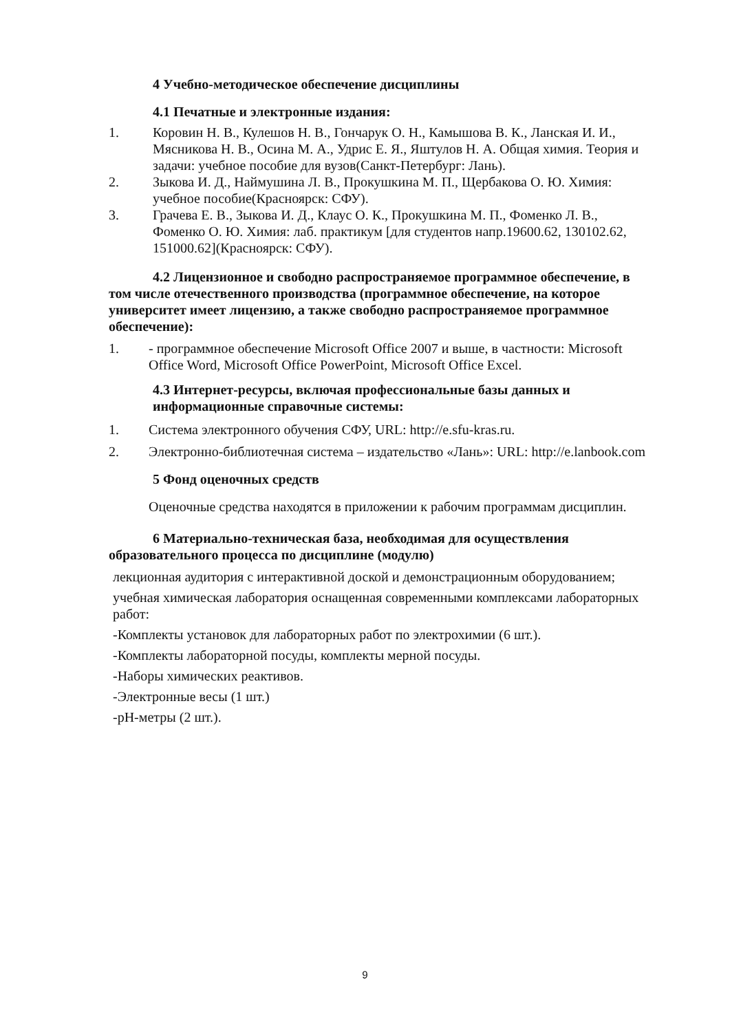4 Учебно-методическое обеспечение дисциплины
4.1 Печатные и электронные издания:
1. Коровин Н. В., Кулешов Н. В., Гончарук О. Н., Камышова В. К., Ланская И. И., Мясникова Н. В., Осина М. А., Удрис Е. Я., Яштулов Н. А. Общая химия. Теория и задачи: учебное пособие для вузов(Санкт-Петербург: Лань).
2. Зыкова И. Д., Наймушина Л. В., Прокушкина М. П., Щербакова О. Ю. Химия: учебное пособие(Красноярск: СФУ).
3. Грачева Е. В., Зыкова И. Д., Клаус О. К., Прокушкина М. П., Фоменко Л. В., Фоменко О. Ю. Химия: лаб. практикум [для студентов напр.19600.62, 130102.62, 151000.62](Красноярск: СФУ).
4.2 Лицензионное и свободно распространяемое программное обеспечение, в том числе отечественного производства (программное обеспечение, на которое университет имеет лицензию, а также свободно распространяемое программное обеспечение):
1. - программное обеспечение Microsoft Office 2007 и выше, в частности: Microsoft Office Word, Microsoft Office PowerPoint, Microsoft Office Excel.
4.3 Интернет-ресурсы, включая профессиональные базы данных и информационные справочные системы:
1. Система электронного обучения СФУ, URL: http://e.sfu-kras.ru.
2. Электронно-библиотечная система – издательство «Лань»: URL: http://e.lanbook.com
5 Фонд оценочных средств
Оценочные средства находятся в приложении к рабочим программам дисциплин.
6 Материально-техническая база, необходимая для осуществления образовательного процесса по дисциплине (модулю)
лекционная аудитория с интерактивной доской и демонстрационным оборудованием;
учебная химическая лаборатория оснащенная современными комплексами лабораторных работ:
-Комплекты установок для лабораторных работ по электрохимии (6 шт.).
-Комплекты лабораторной посуды, комплекты мерной посуды.
-Наборы химических реактивов.
-Электронные весы (1 шт.)
-pH-метры (2 шт.).
9